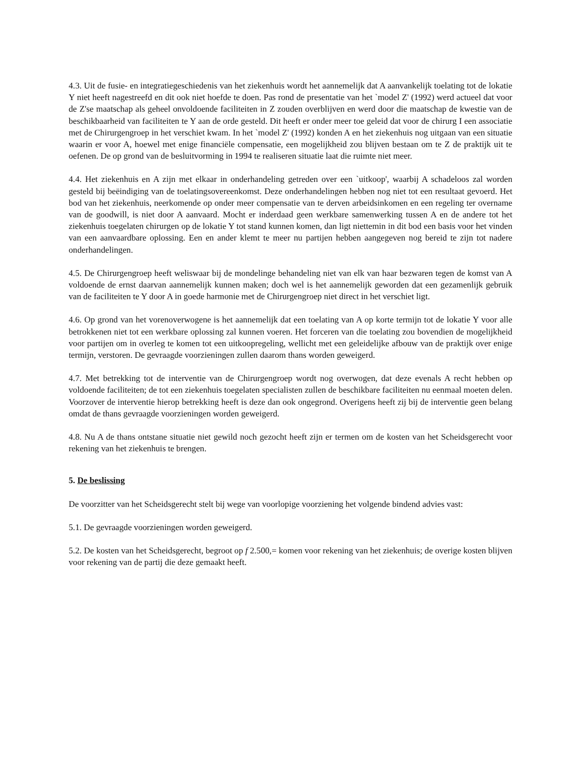4.3. Uit de fusie- en integratiegeschiedenis van het ziekenhuis wordt het aannemelijk dat A aanvankelijk toelating tot de lokatie Y niet heeft nagestreefd en dit ook niet hoefde te doen. Pas rond de presentatie van het `model Z' (1992) werd actueel dat voor de Z'se maatschap als geheel onvoldoende faciliteiten in Z zouden overblijven en werd door die maatschap de kwestie van de beschikbaarheid van faciliteiten te Y aan de orde gesteld. Dit heeft er onder meer toe geleid dat voor de chirurg I een associatie met de Chirurgengroep in het verschiet kwam. In het `model Z' (1992) konden A en het ziekenhuis nog uitgaan van een situatie waarin er voor A, hoewel met enige financiële compensatie, een mogelijkheid zou blijven bestaan om te Z de praktijk uit te oefenen. De op grond van de besluitvorming in 1994 te realiseren situatie laat die ruimte niet meer.
4.4. Het ziekenhuis en A zijn met elkaar in onderhandeling getreden over een `uitkoop', waarbij A schadeloos zal worden gesteld bij beëindiging van de toelatingsovereenkomst. Deze onderhandelingen hebben nog niet tot een resultaat gevoerd. Het bod van het ziekenhuis, neerkomende op onder meer compensatie van te derven arbeidsinkomen en een regeling ter overname van de goodwill, is niet door A aanvaard. Mocht er inderdaad geen werkbare samenwerking tussen A en de andere tot het ziekenhuis toegelaten chirurgen op de lokatie Y tot stand kunnen komen, dan ligt niettemin in dit bod een basis voor het vinden van een aanvaardbare oplossing. Een en ander klemt te meer nu partijen hebben aangegeven nog bereid te zijn tot nadere onderhandelingen.
4.5. De Chirurgengroep heeft weliswaar bij de mondelinge behandeling niet van elk van haar bezwaren tegen de komst van A voldoende de ernst daarvan aannemelijk kunnen maken; doch wel is het aannemelijk geworden dat een gezamenlijk gebruik van de faciliteiten te Y door A in goede harmonie met de Chirurgengroep niet direct in het verschiet ligt.
4.6. Op grond van het vorenoverwogene is het aannemelijk dat een toelating van A op korte termijn tot de lokatie Y voor alle betrokkenen niet tot een werkbare oplossing zal kunnen voeren. Het forceren van die toelating zou bovendien de mogelijkheid voor partijen om in overleg te komen tot een uitkoopregeling, wellicht met een geleidelijke afbouw van de praktijk over enige termijn, verstoren. De gevraagde voorzieningen zullen daarom thans worden geweigerd.
4.7. Met betrekking tot de interventie van de Chirurgengroep wordt nog overwogen, dat deze evenals A recht hebben op voldoende faciliteiten; de tot een ziekenhuis toegelaten specialisten zullen de beschikbare faciliteiten nu eenmaal moeten delen. Voorzover de interventie hierop betrekking heeft is deze dan ook ongegrond. Overigens heeft zij bij de interventie geen belang omdat de thans gevraagde voorzieningen worden geweigerd.
4.8. Nu A de thans ontstane situatie niet gewild noch gezocht heeft zijn er termen om de kosten van het Scheidsgerecht voor rekening van het ziekenhuis te brengen.
5. De beslissing
De voorzitter van het Scheidsgerecht stelt bij wege van voorlopige voorziening het volgende bindend advies vast:
5.1. De gevraagde voorzieningen worden geweigerd.
5.2. De kosten van het Scheidsgerecht, begroot op f 2.500,= komen voor rekening van het ziekenhuis; de overige kosten blijven voor rekening van de partij die deze gemaakt heeft.